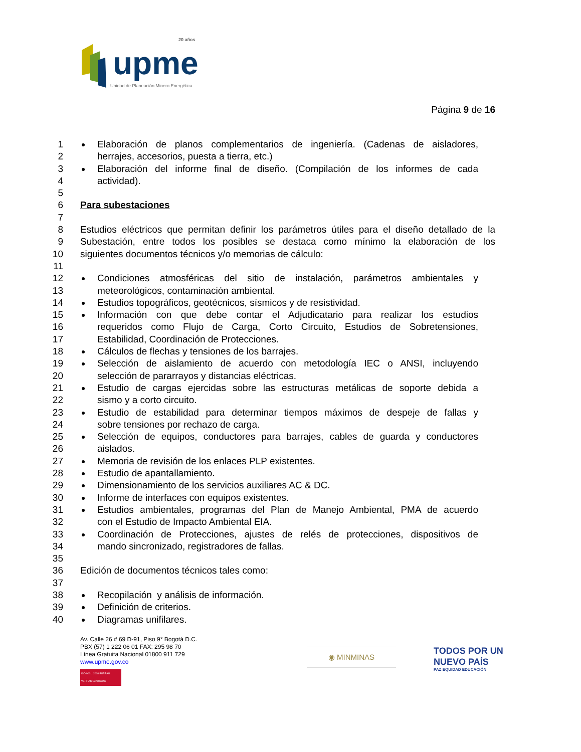upme
20 años
Unidad de Planeación Minero Energética
Página 9 de 16
1 Elaboración de planos complementarios de ingeniería. (Cadenas de aisladores,
2 herrajes, accesorios, puesta a tierra, etc.)
3 Elaboración del informe final de diseño. (Compilación de los informes de cada
4 actividad).
5
6
Para subestaciones
7
8 Estudios eléctricos que permitan definir los parámetros útiles para el diseño detallado de la
9 Subestación, entre todos los posibles se destaca como mínimo la elaboración de los
10 siguientes documentos técnicos y/o memorias de cálculo:
11
12 Condiciones atmosféricas del sitio de instalación, parámetros ambientales y
13 meteorológicos, contaminación ambiental.
14 Estudios topográficos, geotécnicos, sísmicos y de resistividad.
15 Información con que debe contar el Adjudicatario para realizar los estudios
16 requeridos como Flujo de Carga, Corto Circuito, Estudios de Sobretensiones,
17 Estabilidad, Coordinación de Protecciones.
18 Cálculos de flechas y tensiones de los barrajes.
19 Selección de aislamiento de acuerdo con metodología IEC o ANSI, incluyendo
20 selección de pararrayos y distancias eléctricas.
21 Estudio de cargas ejercidas sobre las estructuras metálicas de soporte debida a
22 sismo y a corto circuito.
23 Estudio de estabilidad para determinar tiempos máximos de despeje de fallas y
24 sobre tensiones por rechazo de carga.
25 Selección de equipos, conductores para barrajes, cables de guarda y conductores
26 aislados.
27 Memoria de revisión de los enlaces PLP existentes.
28 Estudio de apantallamiento.
29 Dimensionamiento de los servicios auxiliares AC & DC.
30 Informe de interfaces con equipos existentes.
31 Estudios ambientales, programas del Plan de Manejo Ambiental, PMA de acuerdo
32 con el Estudio de Impacto Ambiental EIA.
33 Coordinación de Protecciones, ajustes de relés de protecciones, dispositivos de
34 mando sincronizado, registradores de fallas.
35
36 Edición de documentos técnicos tales como:
37
38 Recopilación y análisis de información.
39 Definición de criterios.
40 Diagramas unifilares.
Av. Calle 26 # 69 D-91, Piso 9° Bogotá D.C.
PBX (57) 1 222 06 01 FAX: 295 98 70
Línea Gratuita Nacional 01800 911 729
www.upme.gov.co
ISO 9001: 2008 BUREAU VERITAS Certification
◉ MINMINAS
TODOS POR UN
NUEVO PAÍS
PAZ EQUIDAD EDUCACIÓN